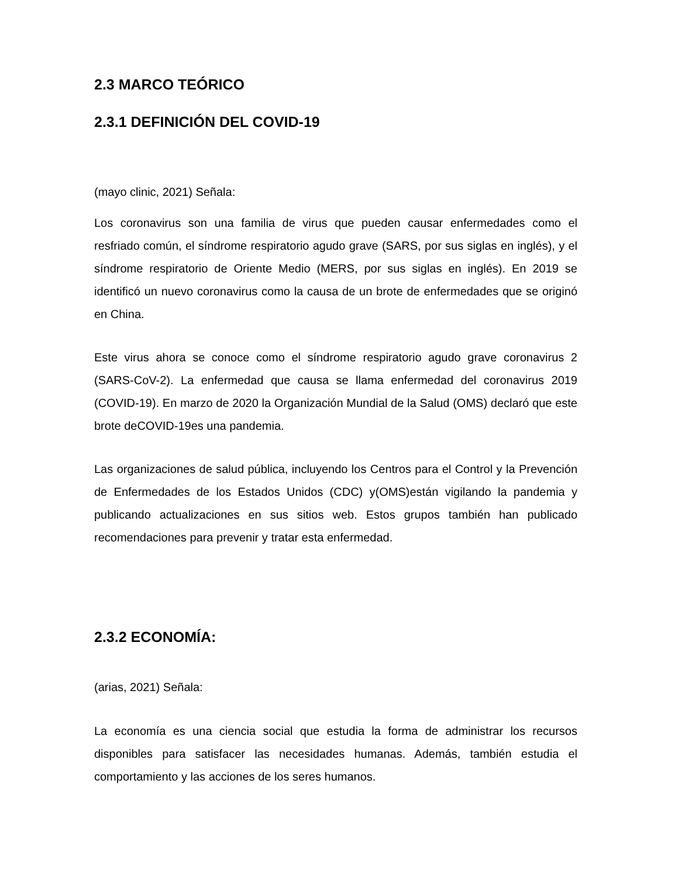2.3 MARCO TEÓRICO
2.3.1 DEFINICIÓN DEL COVID-19
(mayo clinic, 2021) Señala:
Los coronavirus son una familia de virus que pueden causar enfermedades como el resfriado común, el síndrome respiratorio agudo grave (SARS, por sus siglas en inglés), y el síndrome respiratorio de Oriente Medio (MERS, por sus siglas en inglés). En 2019 se identificó un nuevo coronavirus como la causa de un brote de enfermedades que se originó en China.
Este virus ahora se conoce como el síndrome respiratorio agudo grave coronavirus 2 (SARS-CoV-2). La enfermedad que causa se llama enfermedad del coronavirus 2019 (COVID-19). En marzo de 2020 la Organización Mundial de la Salud (OMS) declaró que este brote deCOVID-19es una pandemia.
Las organizaciones de salud pública, incluyendo los Centros para el Control y la Prevención de Enfermedades de los Estados Unidos (CDC) y(OMS)están vigilando la pandemia y publicando actualizaciones en sus sitios web. Estos grupos también han publicado recomendaciones para prevenir y tratar esta enfermedad.
2.3.2 ECONOMÍA:
(arias, 2021) Señala:
La economía es una ciencia social que estudia la forma de administrar los recursos disponibles para satisfacer las necesidades humanas. Además, también estudia el comportamiento y las acciones de los seres humanos.